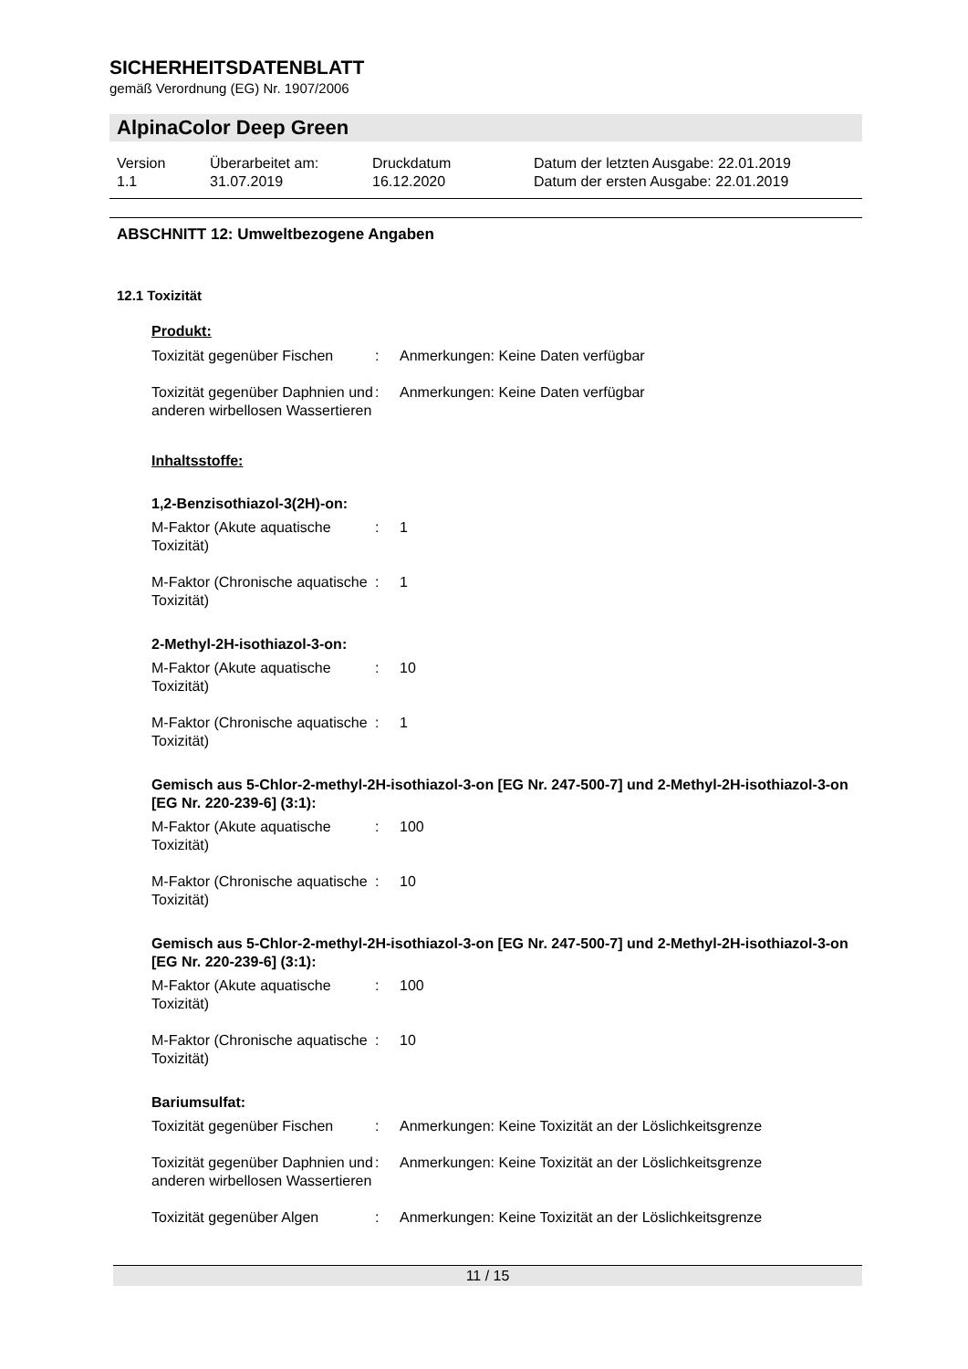SICHERHEITSDATENBLATT
gemäß Verordnung (EG) Nr. 1907/2006
AlpinaColor Deep Green
Version
1.1
Überarbeitet am:
31.07.2019
Druckdatum
16.12.2020
Datum der letzten Ausgabe: 22.01.2019
Datum der ersten Ausgabe: 22.01.2019
ABSCHNITT 12: Umweltbezogene Angaben
12.1 Toxizität
Produkt:
Toxizität gegenüber Fischen
: Anmerkungen: Keine Daten verfügbar
Toxizität gegenüber Daphnien und anderen wirbellosen Wassertieren
: Anmerkungen: Keine Daten verfügbar
Inhaltsstoffe:
1,2-Benzisothiazol-3(2H)-on:
M-Faktor (Akute aquatische Toxizität)
: 1
M-Faktor (Chronische aquatische Toxizität)
: 1
2-Methyl-2H-isothiazol-3-on:
M-Faktor (Akute aquatische Toxizität)
: 10
M-Faktor (Chronische aquatische Toxizität)
: 1
Gemisch aus 5-Chlor-2-methyl-2H-isothiazol-3-on [EG Nr. 247-500-7] und 2-Methyl-2H-isothiazol-3-on [EG Nr. 220-239-6] (3:1):
M-Faktor (Akute aquatische Toxizität)
: 100
M-Faktor (Chronische aquatische Toxizität)
: 10
Gemisch aus 5-Chlor-2-methyl-2H-isothiazol-3-on [EG Nr. 247-500-7] und 2-Methyl-2H-isothiazol-3-on [EG Nr. 220-239-6] (3:1):
M-Faktor (Akute aquatische Toxizität)
: 100
M-Faktor (Chronische aquatische Toxizität)
: 10
Bariumsulfat:
Toxizität gegenüber Fischen
: Anmerkungen: Keine Toxizität an der Löslichkeitsgrenze
Toxizität gegenüber Daphnien und anderen wirbellosen Wassertieren
: Anmerkungen: Keine Toxizität an der Löslichkeitsgrenze
Toxizität gegenüber Algen : Anmerkungen: Keine Toxizität an der Löslichkeitsgrenze
11 / 15